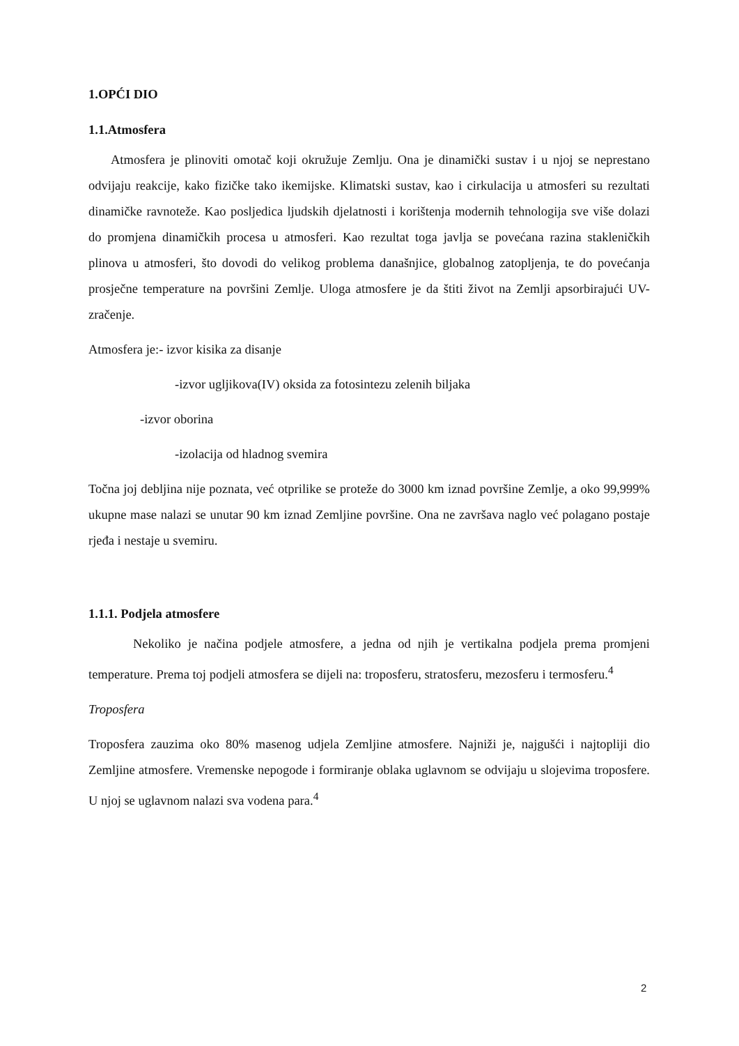1.OPĆI DIO
1.1.Atmosfera
Atmosfera je plinoviti omotač koji okružuje Zemlju. Ona je dinamički sustav i u njoj se neprestano odvijaju reakcije, kako fizičke tako ikemijske. Klimatski sustav, kao i cirkulacija u atmosferi su rezultati dinamičke ravnoteže. Kao posljedica ljudskih djelatnosti i korištenja modernih tehnologija sve više dolazi do promjena dinamičkih procesa u atmosferi. Kao rezultat toga javlja se povećana razina stakleničkih plinova u atmosferi, što dovodi do velikog problema današnjice, globalnog zatopljenja, te do povećanja prosječne temperature na površini Zemlje. Uloga atmosfere je da štiti život na Zemlji apsorbirajući UV-zračenje.
Atmosfera je:- izvor kisika za disanje
-izvor ugljikova(IV) oksida za fotosintezu zelenih biljaka
-izvor oborina
-izolacija od hladnog svemira
Točna joj debljina nije poznata, već otprilike se proteže do 3000 km iznad površine Zemlje, a oko 99,999% ukupne mase nalazi se unutar 90 km iznad Zemljine površine. Ona ne završava naglo već polagano postaje rjeđa i nestaje u svemiru.
1.1.1. Podjela atmosfere
Nekoliko je načina podjele atmosfere, a jedna od njih je vertikalna podjela prema promjeni temperature. Prema toj podjeli atmosfera se dijeli na: troposferu, stratosferu, mezosferu i termosferu.<sup>4</sup>
Troposfera
Troposfera zauzima oko 80% masenog udjela Zemljine atmosfere. Najniži je, najgušći i najtopliji dio Zemljine atmosfere. Vremenske nepogode i formiranje oblaka uglavnom se odvijaju u slojevima troposfere. U njoj se uglavnom nalazi sva vodena para.<sup>4</sup>
2